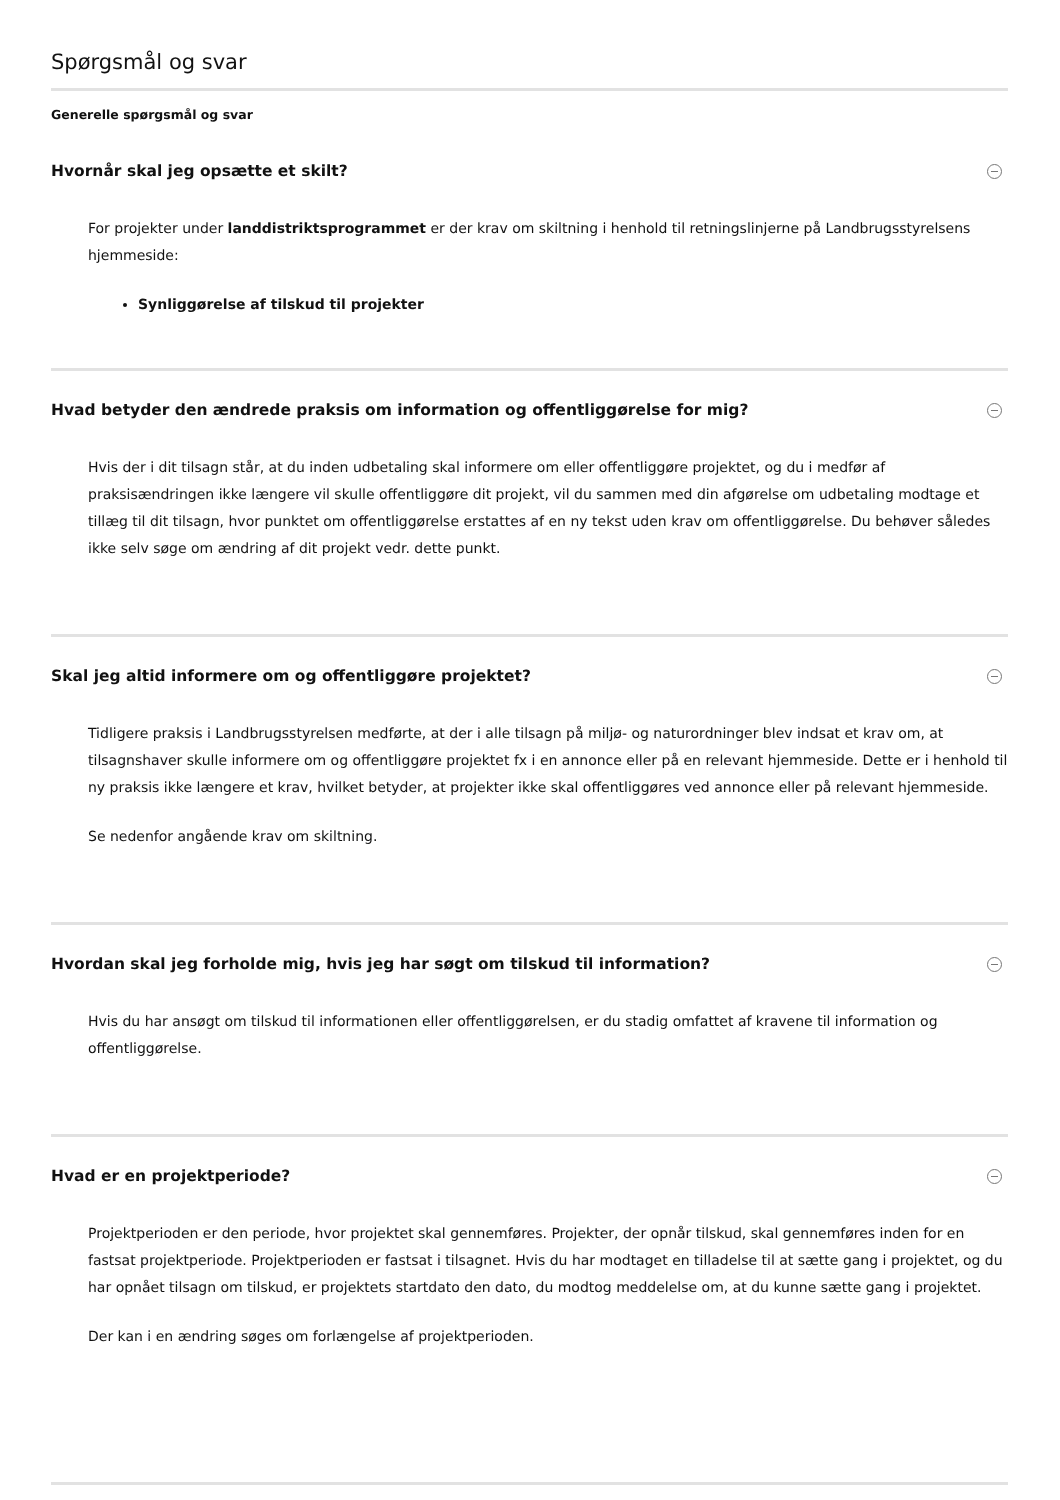Spørgsmål og svar
Generelle spørgsmål og svar
Hvornår skal jeg opsætte et skilt?
For projekter under landdistriktsprogrammet er der krav om skiltning i henhold til retningslinjerne på Landbrugsstyrelsens hjemmeside:
Synliggørelse af tilskud til projekter
Hvad betyder den ændrede praksis om information og offentliggørelse for mig?
Hvis der i dit tilsagn står, at du inden udbetaling skal informere om eller offentliggøre projektet, og du i medfør af praksisændringen ikke længere vil skulle offentliggøre dit projekt, vil du sammen med din afgørelse om udbetaling modtage et tillæg til dit tilsagn, hvor punktet om offentliggørelse erstattes af en ny tekst uden krav om offentliggørelse. Du behøver således ikke selv søge om ændring af dit projekt vedr. dette punkt.
Skal jeg altid informere om og offentliggøre projektet?
Tidligere praksis i Landbrugsstyrelsen medførte, at der i alle tilsagn på miljø- og naturordninger blev indsat et krav om, at tilsagnshaver skulle informere om og offentliggøre projektet fx i en annonce eller på en relevant hjemmeside. Dette er i henhold til ny praksis ikke længere et krav, hvilket betyder, at projekter ikke skal offentliggøres ved annonce eller på relevant hjemmeside.
Se nedenfor angående krav om skiltning.
Hvordan skal jeg forholde mig, hvis jeg har søgt om tilskud til information?
Hvis du har ansøgt om tilskud til informationen eller offentliggørelsen, er du stadig omfattet af kravene til information og offentliggørelse.
Hvad er en projektperiode?
Projektperioden er den periode, hvor projektet skal gennemføres. Projekter, der opnår tilskud, skal gennemføres inden for en fastsat projektperiode. Projektperioden er fastsat i tilsagnet. Hvis du har modtaget en tilladelse til at sætte gang i projektet, og du har opnået tilsagn om tilskud, er projektets startdato den dato, du modtog meddelelse om, at du kunne sætte gang i projektet.
Der kan i en ændring søges om forlængelse af projektperioden.